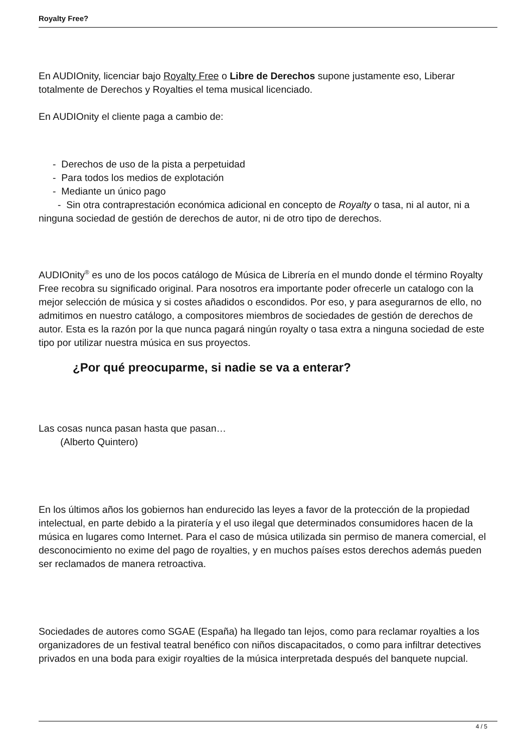Royalty Free?
En AUDIOnity, licenciar bajo Royalty Free o Libre de Derechos supone justamente eso, Liberar totalmente de Derechos y Royalties el tema musical licenciado.
En AUDIOnity el cliente paga a cambio de:
- Derechos de uso de la pista a perpetuidad
- Para todos los medios de explotación
- Mediante un único pago
- Sin otra contraprestación económica adicional en concepto de Royalty o tasa, ni al autor, ni a ninguna sociedad de gestión de derechos de autor, ni de otro tipo de derechos.
AUDIOnity<sup>®</sup> es uno de los pocos catálogo de Música de Librería en el mundo donde el término Royalty Free recobra su significado original. Para nosotros era importante poder ofrecerle un catalogo con la mejor selección de música y si costes añadidos o escondidos. Por eso, y para asegurarnos de ello, no admitimos en nuestro catálogo, a compositores miembros de sociedades de gestión de derechos de autor. Esta es la razón por la que nunca pagará ningún royalty o tasa extra a ninguna sociedad de este tipo por utilizar nuestra música en sus proyectos.
¿Por qué preocuparme, si nadie se va a enterar?
Las cosas nunca pasan hasta que pasan…
(Alberto Quintero)
En los últimos años los gobiernos han endurecido las leyes a favor de la protección de la propiedad intelectual, en parte debido a la piratería y el uso ilegal que determinados consumidores hacen de la música en lugares como Internet. Para el caso de música utilizada sin permiso de manera comercial, el desconocimiento no exime del pago de royalties, y en muchos países estos derechos además pueden ser reclamados de manera retroactiva.
Sociedades de autores como SGAE (España) ha llegado tan lejos, como para reclamar royalties a los organizadores de un festival teatral benéfico con niños discapacitados, o como para infiltrar detectives privados en una boda para exigir royalties de la música interpretada después del banquete nupcial.
4 / 5